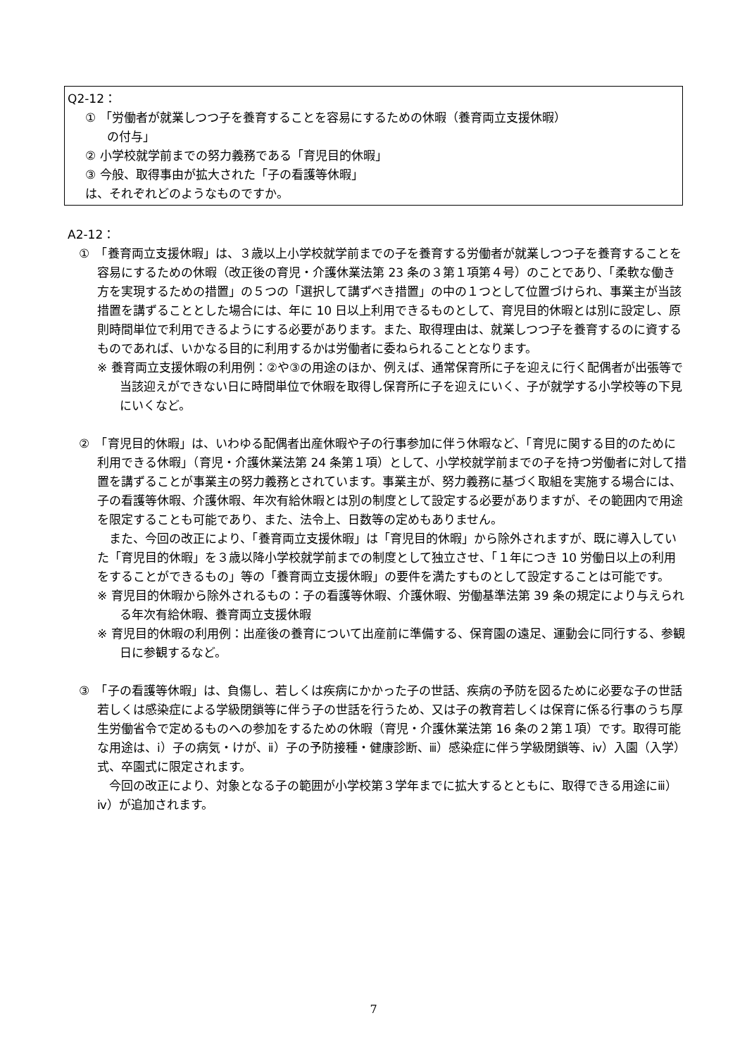Q2-12：
① 「労働者が就業しつつ子を養育することを容易にするための休暇（養育両立支援休暇）
の付与」
② 小学校就学前までの努力義務である「育児目的休暇」
③ 今般、取得事由が拡大された「子の看護等休暇」
は、それぞれどのようなものですか。
A2-12：
①　「養育両立支援休暇」は、３歳以上小学校就学前までの子を養育する労働者が就業しつつ子を養育することを容易にするための休暇（改正後の育児・介護休業法第 23 条の３第１項第４号）のことであり、「柔軟な働き方を実現するための措置」の５つの「選択して講ずべき措置」の中の１つとして位置づけられ、事業主が当該措置を講ずることとした場合には、年に 10 日以上利用できるものとして、育児目的休暇とは別に設定し、原則時間単位で利用できるようにする必要があります。また、取得理由は、就業しつつ子を養育するのに資するものであれば、いかなる目的に利用するかは労働者に委ねられることとなります。
※ 養育両立支援休暇の利用例：②や③の用途のほか、例えば、通常保育所に子を迎えに行く配偶者が出張等で当該迎えができない日に時間単位で休暇を取得し保育所に子を迎えにいく、子が就学する小学校等の下見にいくなど。
②　「育児目的休暇」は、いわゆる配偶者出産休暇や子の行事参加に伴う休暇など、「育児に関する目的のために利用できる休暇」（育児・介護休業法第 24 条第１項）として、小学校就学前までの子を持つ労働者に対して措置を講ずることが事業主の努力義務とされています。事業主が、努力義務に基づく取組を実施する場合には、子の看護等休暇、介護休暇、年次有給休暇とは別の制度として設定する必要がありますが、その範囲内で用途を限定することも可能であり、また、法令上、日数等の定めもありません。
　また、今回の改正により、「養育両立支援休暇」は「育児目的休暇」から除外されますが、既に導入していた「育児目的休暇」を３歳以降小学校就学前までの制度として独立させ、「１年につき 10 労働日以上の利用をすることができるもの」等の「養育両立支援休暇」の要件を満たすものとして設定することは可能です。
※ 育児目的休暇から除外されるもの：子の看護等休暇、介護休暇、労働基準法第 39 条の規定により与えられる年次有給休暇、養育両立支援休暇
※ 育児目的休暇の利用例：出産後の養育について出産前に準備する、保育園の遠足、運動会に同行する、参観日に参観するなど。
③　「子の看護等休暇」は、負傷し、若しくは疾病にかかった子の世話、疾病の予防を図るために必要な子の世話若しくは感染症による学級閉鎖等に伴う子の世話を行うため、又は子の教育若しくは保育に係る行事のうち厚生労働省令で定めるものへの参加をするための休暇（育児・介護休業法第 16 条の２第１項）です。取得可能な用途は、ⅰ）子の病気・けが、ⅱ）子の予防接種・健康診断、ⅲ）感染症に伴う学級閉鎖等、ⅳ）入園（入学）式、卒園式に限定されます。
　今回の改正により、対象となる子の範囲が小学校第３学年までに拡大するとともに、取得できる用途にⅲ）ⅳ）が追加されます。
7